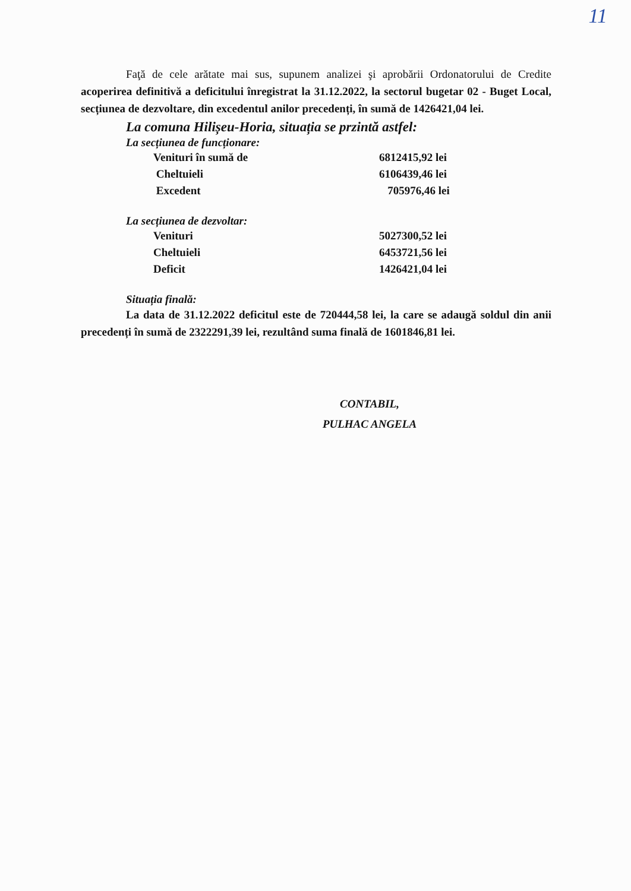11
Faţă de cele arătate mai sus, supunem analizei şi aprobării Ordonatorului de Credite acoperirea definitivă a deficitului înregistrat la 31.12.2022, la sectorul bugetar 02 - Buget Local, secțiunea de dezvoltare, din excedentul anilor precedenți, în sumă de 1426421,04 lei.
La comuna Hilișeu-Horia, situația se przintă astfel:
La secțiunea de funcționare:
| Venituri în sumă de | 6812415,92 lei |
| Cheltuieli | 6106439,46 lei |
| Excedent | 705976,46 lei |
La secțiunea de dezvoltar:
| Venituri | 5027300,52 lei |
| Cheltuieli | 6453721,56 lei |
| Deficit | 1426421,04 lei |
Situația finală:
La data de 31.12.2022 deficitul este de 720444,58 lei, la care se adaugă soldul din anii precedenți în sumă de 2322291,39 lei, rezultând suma finală de 1601846,81 lei.
CONTABIL,
PULHAC ANGELA